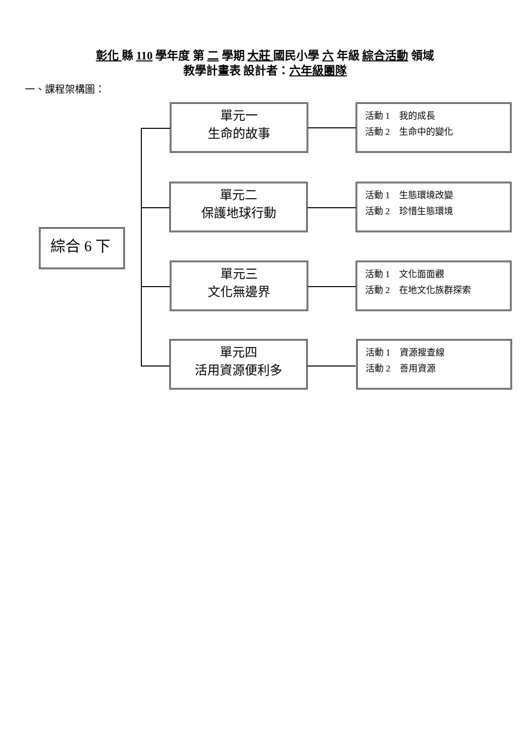彰化 縣 110 學年度 第 二 學期 大莊 國民小學 六 年級 綜合活動 領域
教學計畫表 設計者：六年級團隊
一、課程架構圖：
綜合 6 下
單元一
生命的故事
活動 1　我的成長
活動 2　生命中的變化
單元二
保護地球行動
活動 1　生態環境改變
活動 2　珍惜生態環境
單元三
文化無邊界
活動 1　文化面面觀
活動 2　在地文化族群探索
單元四
活用資源便利多
活動 1　資源搜查線
活動 2　善用資源